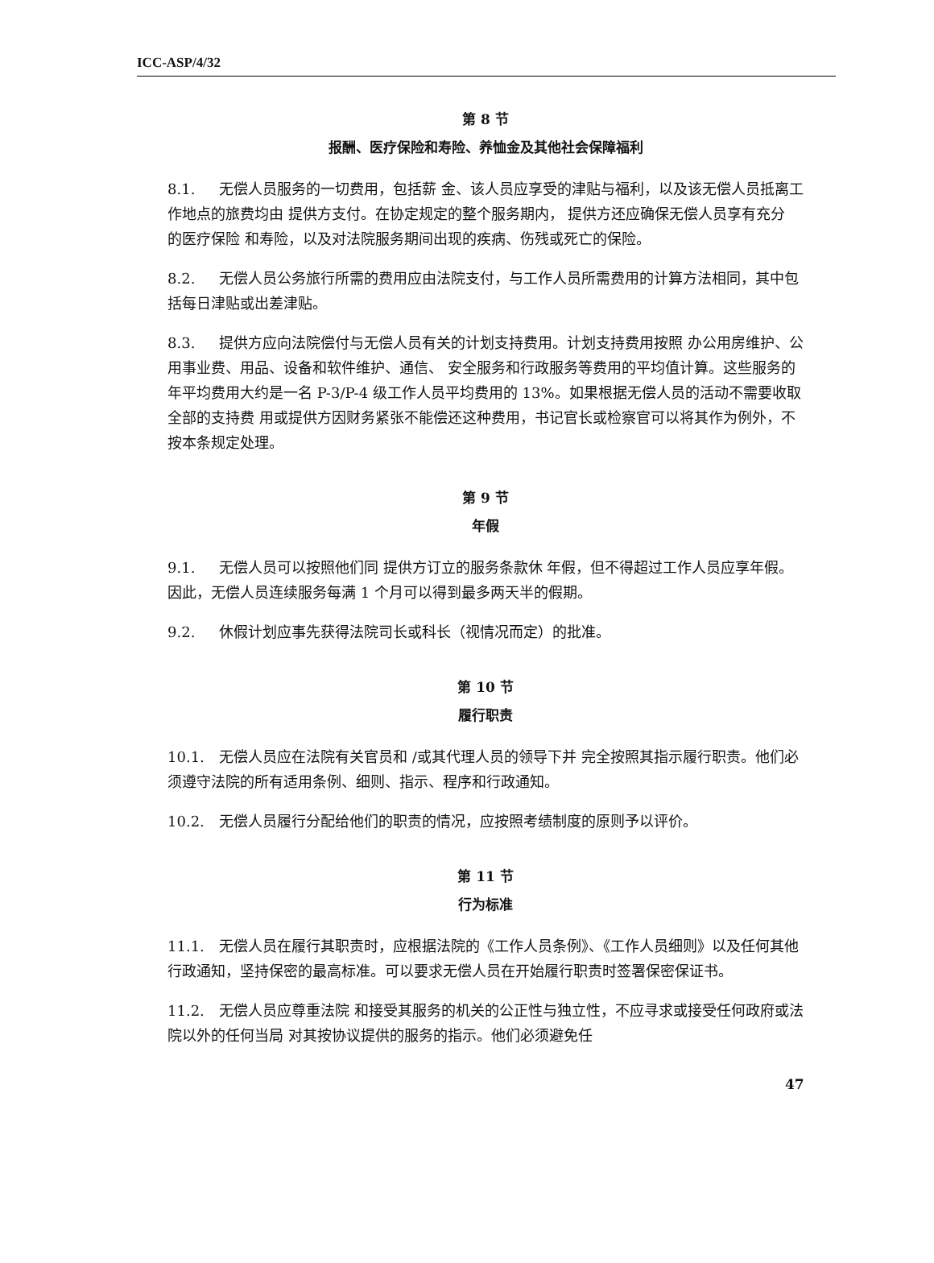ICC-ASP/4/32
第 8 节
报酬、医疗保险和寿险、养恤金及其他社会保障福利
8.1. 无偿人员服务的一切费用，包括薪 金、该人员应享受的津贴与福利，以及该无偿人员抵离工作地点的旅费均由 提供方支付。在协定规定的整个服务期内， 提供方还应确保无偿人员享有充分 的医疗保险 和寿险，以及对法院服务期间出现的疾病、伤残或死亡的保险。
8.2. 无偿人员公务旅行所需的费用应由法院支付，与工作人员所需费用的计算方法相同，其中包括每日津贴或出差津贴。
8.3. 提供方应向法院偿付与无偿人员有关的计划支持费用。计划支持费用按照 办公用房维护、公用事业费、用品、设备和软件维护、通信、 安全服务和行政服务等费用的平均值计算。这些服务的年平均费用大约是一名 P-3/P-4 级工作人员平均费用的 13%。如果根据无偿人员的活动不需要收取全部的支持费 用或提供方因财务紧张不能偿还这种费用，书记官长或检察官可以将其作为例外，不按本条规定处理。
第 9 节
年假
9.1. 无偿人员可以按照他们同 提供方订立的服务条款休 年假，但不得超过工作人员应享年假。因此，无偿人员连续服务每满 1 个月可以得到最多两天半的假期。
9.2. 休假计划应事先获得法院司长或科长（视情况而定）的批准。
第 10 节
履行职责
10.1. 无偿人员应在法院有关官员和 /或其代理人员的领导下并 完全按照其指示履行职责。他们必须遵守法院的所有适用条例、细则、指示、程序和行政通知。
10.2. 无偿人员履行分配给他们的职责的情况，应按照考绩制度的原则予以评价。
第 11 节
行为标准
11.1. 无偿人员在履行其职责时，应根据法院的《工作人员条例》、《工作人员细则》以及任何其他行政通知，坚持保密的最高标准。可以要求无偿人员在开始履行职责时签署保密保证书。
11.2. 无偿人员应尊重法院 和接受其服务的机关的公正性与独立性，不应寻求或接受任何政府或法院以外的任何当局 对其按协议提供的服务的指示。他们必须避免任
47